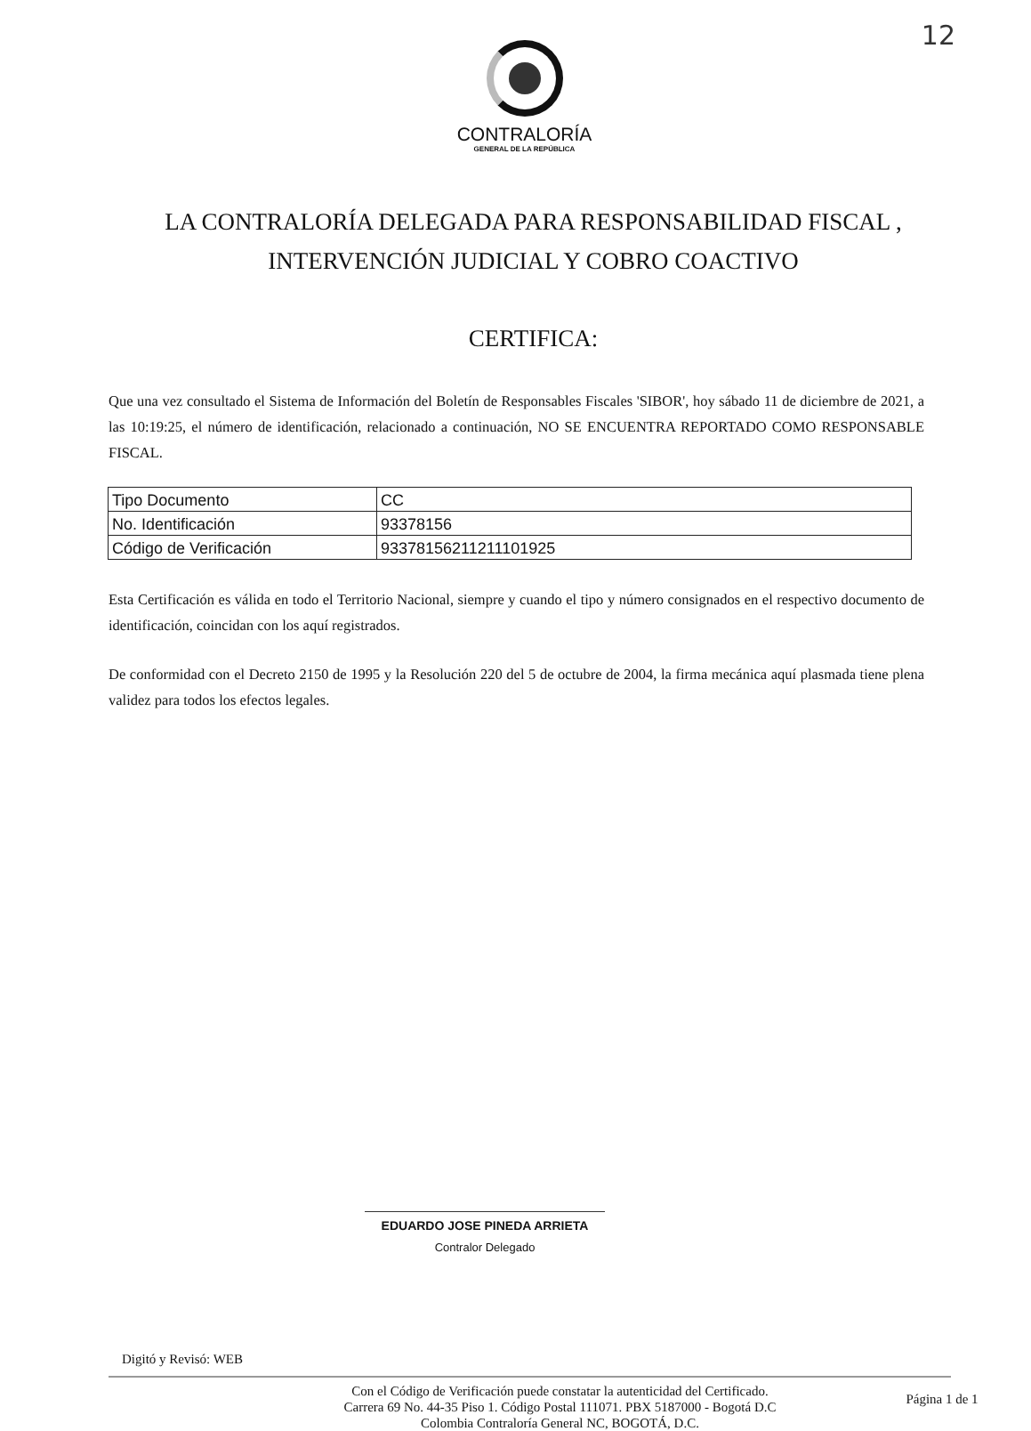12
CONTRALORÍA
GENERAL DE LA REPÚBLICA
LA CONTRALORÍA DELEGADA PARA RESPONSABILIDAD FISCAL ,
INTERVENCIÓN JUDICIAL Y COBRO COACTIVO
CERTIFICA:
Que una vez consultado el Sistema de Información del Boletín de Responsables Fiscales 'SIBOR', hoy sábado 11 de diciembre de 2021, a las 10:19:25, el número de identificación, relacionado a continuación, NO SE ENCUENTRA REPORTADO COMO RESPONSABLE FISCAL.
| Tipo Documento | CC |
| No. Identificación | 93378156 |
| Código de Verificación | 93378156211211101925 |
Esta Certificación es válida en todo el Territorio Nacional, siempre y cuando el tipo y número consignados en el respectivo documento de identificación, coincidan con los aquí registrados.
De conformidad con el Decreto 2150 de 1995 y la Resolución 220 del 5 de octubre de 2004, la firma mecánica aquí plasmada tiene plena validez para todos los efectos legales.
EDUARDO JOSE PINEDA ARRIETA
Contralor Delegado
Digitó y Revisó: WEB
Con el Código de Verificación puede constatar la autenticidad del Certificado.
Carrera 69 No. 44-35 Piso 1. Código Postal 111071. PBX 5187000 - Bogotá D.C
Colombia Contraloría General NC, BOGOTÁ, D.C.
Página 1 de 1